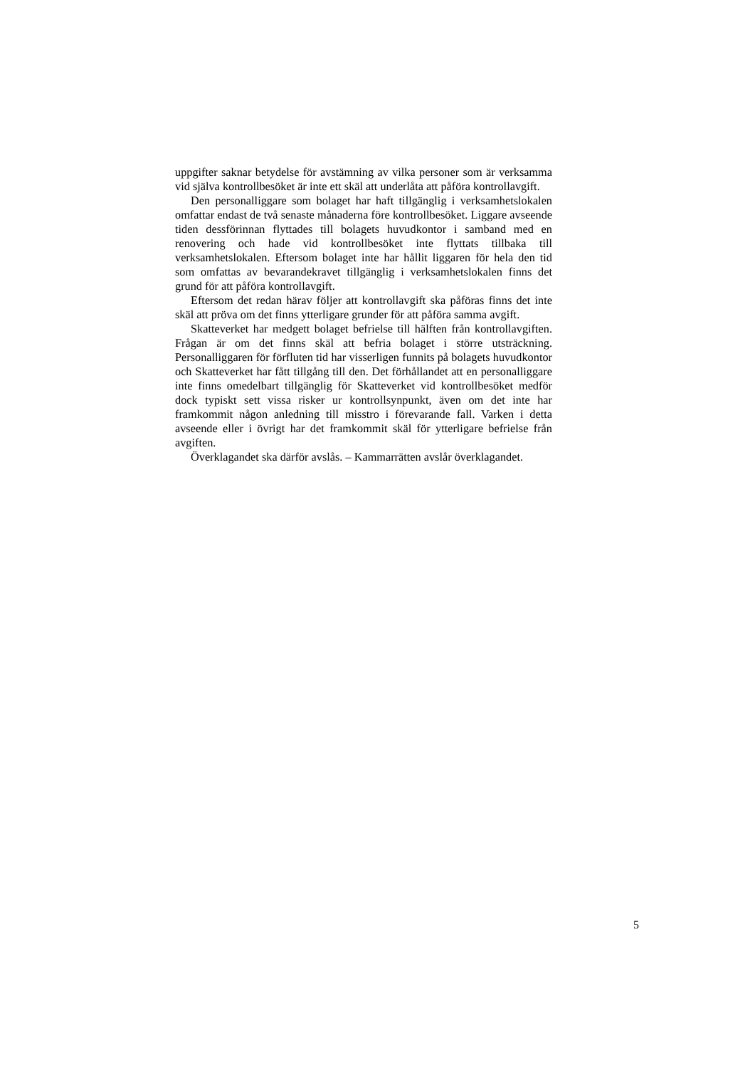uppgifter saknar betydelse för avstämning av vilka personer som är verksamma vid själva kontrollbesöket är inte ett skäl att underlåta att påföra kontrollavgift.
Den personalliggare som bolaget har haft tillgänglig i verksamhetslokalen omfattar endast de två senaste månaderna före kontrollbesöket. Liggare avseende tiden dessförinnan flyttades till bolagets huvudkontor i samband med en renovering och hade vid kontrollbesöket inte flyttats tillbaka till verksamhetslokalen. Eftersom bolaget inte har hållit liggaren för hela den tid som omfattas av bevarandekravet tillgänglig i verksamhetslokalen finns det grund för att påföra kontrollavgift.
Eftersom det redan härav följer att kontrollavgift ska påföras finns det inte skäl att pröva om det finns ytterligare grunder för att påföra samma avgift.
Skatteverket har medgett bolaget befrielse till hälften från kontrollavgiften. Frågan är om det finns skäl att befria bolaget i större utsträckning. Personalliggaren för förfluten tid har visserligen funnits på bolagets huvudkontor och Skatteverket har fått tillgång till den. Det förhållandet att en personalliggare inte finns omedelbart tillgänglig för Skatteverket vid kontrollbesöket medför dock typiskt sett vissa risker ur kontrollsynpunkt, även om det inte har framkommit någon anledning till misstro i förevarande fall. Varken i detta avseende eller i övrigt har det framkommit skäl för ytterligare befrielse från avgiften.
Överklagandet ska därför avslås. – Kammarrätten avslår överklagandet.
5